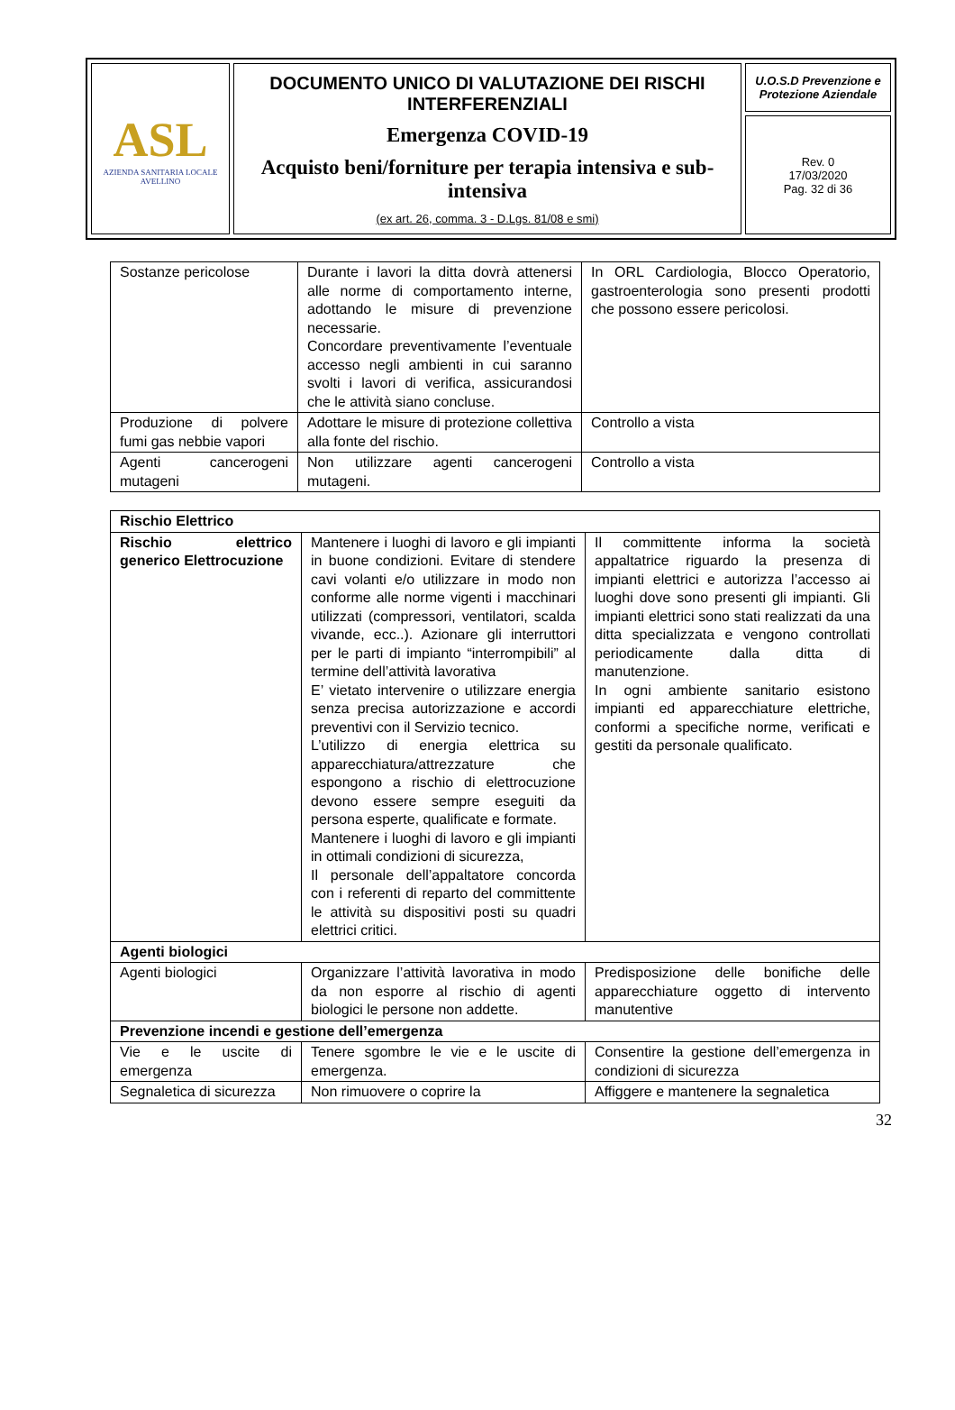| ASL AZIENDA SANITARIA LOCALE AVELLINO | DOCUMENTO UNICO DI VALUTAZIONE DEI RISCHI INTERFERENZIALI Emergenza COVID-19 Acquisto beni/forniture per terapia intensiva e sub-intensiva (ex art. 26, comma. 3 - D.Lgs. 81/08 e smi) | U.O.S.D Prevenzione e Protezione Aziendale |
| | | Rev. 0 17/03/2020 Pag. 32 di 36 |
| Sostanze pericolose | Durante i lavori la ditta dovrà attenersi alle norme di comportamento interne, adottando le misure di prevenzione necessarie. Concordare preventivamente l’eventuale accesso negli ambienti in cui saranno svolti i lavori di verifica, assicurandosi che le attività siano concluse. | In ORL Cardiologia, Blocco Operatorio, gastroenterologia sono presenti prodotti che possono essere pericolosi. |
| Produzione di polvere fumi gas nebbie vapori | Adottare le misure di protezione collettiva alla fonte del rischio. | Controllo a vista |
| Agenti cancerogeni mutageni | Non utilizzare agenti cancerogeni mutageni. | Controllo a vista |
| Rischio Elettrico | | |
| Rischio elettrico generico Elettrocuzione | Mantenere i luoghi di lavoro e gli impianti in buone condizioni. Evitare di stendere cavi volanti e/o utilizzare in modo non conforme alle norme vigenti i macchinari utilizzati (compressori, ventilatori, scalda vivande, ecc..). Azionare gli interruttori per le parti di impianto “interrompibili” al termine dell’attività lavorativa E’ vietato intervenire o utilizzare energia senza precisa autorizzazione e accordi preventivi con il Servizio tecnico. L’utilizzo di energia elettrica su apparecchiatura/attrezzature che espongono a rischio di elettrocuzione devono essere sempre eseguiti da persona esperte, qualificate e formate. Mantenere i luoghi di lavoro e gli impianti in ottimali condizioni di sicurezza, Il personale dell’appaltatore concorda con i referenti di reparto del committente le attività su dispositivi posti su quadri elettrici critici. | Il committente informa la società appaltatrice riguardo la presenza di impianti elettrici e autorizza l’accesso ai luoghi dove sono presenti gli impianti. Gli impianti elettrici sono stati realizzati da una ditta specializzata e vengono controllati periodicamente dalla ditta di manutenzione. In ogni ambiente sanitario esistono impianti ed apparecchiature elettriche, conformi a specifiche norme, verificati e gestiti da personale qualificato. |
| Agenti biologici | | |
| Agenti biologici | Organizzare l’attività lavorativa in modo da non esporre al rischio di agenti biologici le persone non addette. | Predisposizione delle bonifiche delle apparecchiature oggetto di intervento manutentive |
| Prevenzione incendi e gestione dell’emergenza | | |
| Vie e le uscite di emergenza | Tenere sgombre le vie e le uscite di emergenza. | Consentire la gestione dell’emergenza in condizioni di sicurezza |
| Segnaletica di sicurezza | Non rimuovere o coprire la | Affiggere e mantenere la segnaletica |
32